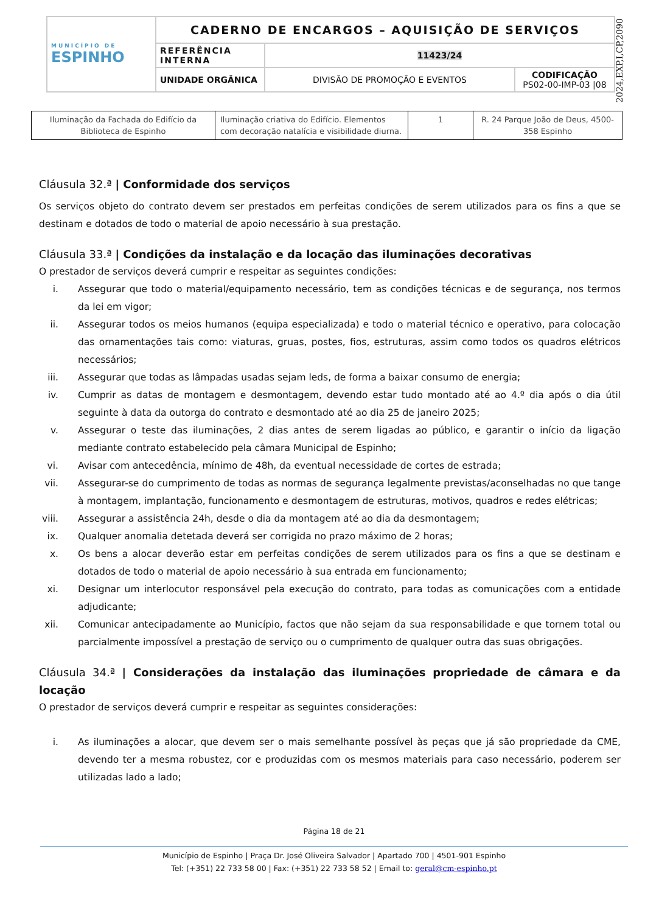| MUNICÍPIO DE ESPINHO | CADERNO DE ENCARGOS – AQUISIÇÃO DE SERVIÇOS | | |
| | REFERÊNCIA INTERNA | 11423/24 | |
| | UNIDADE ORGÂNICA | DIVISÃO DE PROMOÇÃO E EVENTOS | CODIFICAÇÃO PS02-00-IMP-03 /08 |
2024,EXP,I,CP,2090
| Iluminação da Fachada do Edifício da Biblioteca de Espinho | Iluminação criativa do Edifício. Elementos com decoração natalícia e visibilidade diurna. | 1 | R. 24 Parque João de Deus, 4500-358 Espinho |
Cláusula 32.ª | Conformidade dos serviços
Os serviços objeto do contrato devem ser prestados em perfeitas condições de serem utilizados para os fins a que se destinam e dotados de todo o material de apoio necessário à sua prestação.
Cláusula 33.ª | Condições da instalação e da locação das iluminações decorativas
O prestador de serviços deverá cumprir e respeitar as seguintes condições:
i. Assegurar que todo o material/equipamento necessário, tem as condições técnicas e de segurança, nos termos da lei em vigor;
ii. Assegurar todos os meios humanos (equipa especializada) e todo o material técnico e operativo, para colocação das ornamentações tais como: viaturas, gruas, postes, fios, estruturas, assim como todos os quadros elétricos necessários;
iii. Assegurar que todas as lâmpadas usadas sejam leds, de forma a baixar consumo de energia;
iv. Cumprir as datas de montagem e desmontagem, devendo estar tudo montado até ao 4.º dia após o dia útil seguinte à data da outorga do contrato e desmontado até ao dia 25 de janeiro 2025;
v. Assegurar o teste das iluminações, 2 dias antes de serem ligadas ao público, e garantir o início da ligação mediante contrato estabelecido pela câmara Municipal de Espinho;
vi. Avisar com antecedência, mínimo de 48h, da eventual necessidade de cortes de estrada;
vii. Assegurar-se do cumprimento de todas as normas de segurança legalmente previstas/aconselhadas no que tange à montagem, implantação, funcionamento e desmontagem de estruturas, motivos, quadros e redes elétricas;
viii. Assegurar a assistência 24h, desde o dia da montagem até ao dia da desmontagem;
ix. Qualquer anomalia detetada deverá ser corrigida no prazo máximo de 2 horas;
x. Os bens a alocar deverão estar em perfeitas condições de serem utilizados para os fins a que se destinam e dotados de todo o material de apoio necessário à sua entrada em funcionamento;
xi. Designar um interlocutor responsável pela execução do contrato, para todas as comunicações com a entidade adjudicante;
xii. Comunicar antecipadamente ao Município, factos que não sejam da sua responsabilidade e que tornem total ou parcialmente impossível a prestação de serviço ou o cumprimento de qualquer outra das suas obrigações.
Cláusula 34.ª | Considerações da instalação das iluminações propriedade de câmara e da locação
O prestador de serviços deverá cumprir e respeitar as seguintes considerações:
i. As iluminações a alocar, que devem ser o mais semelhante possível às peças que já são propriedade da CME, devendo ter a mesma robustez, cor e produzidas com os mesmos materiais para caso necessário, poderem ser utilizadas lado a lado;
Página 18 de 21
Município de Espinho | Praça Dr. José Oliveira Salvador | Apartado 700 | 4501-901 Espinho
Tel: (+351) 22 733 58 00 | Fax: (+351) 22 733 58 52 | Email to: geral@cm-espinho.pt